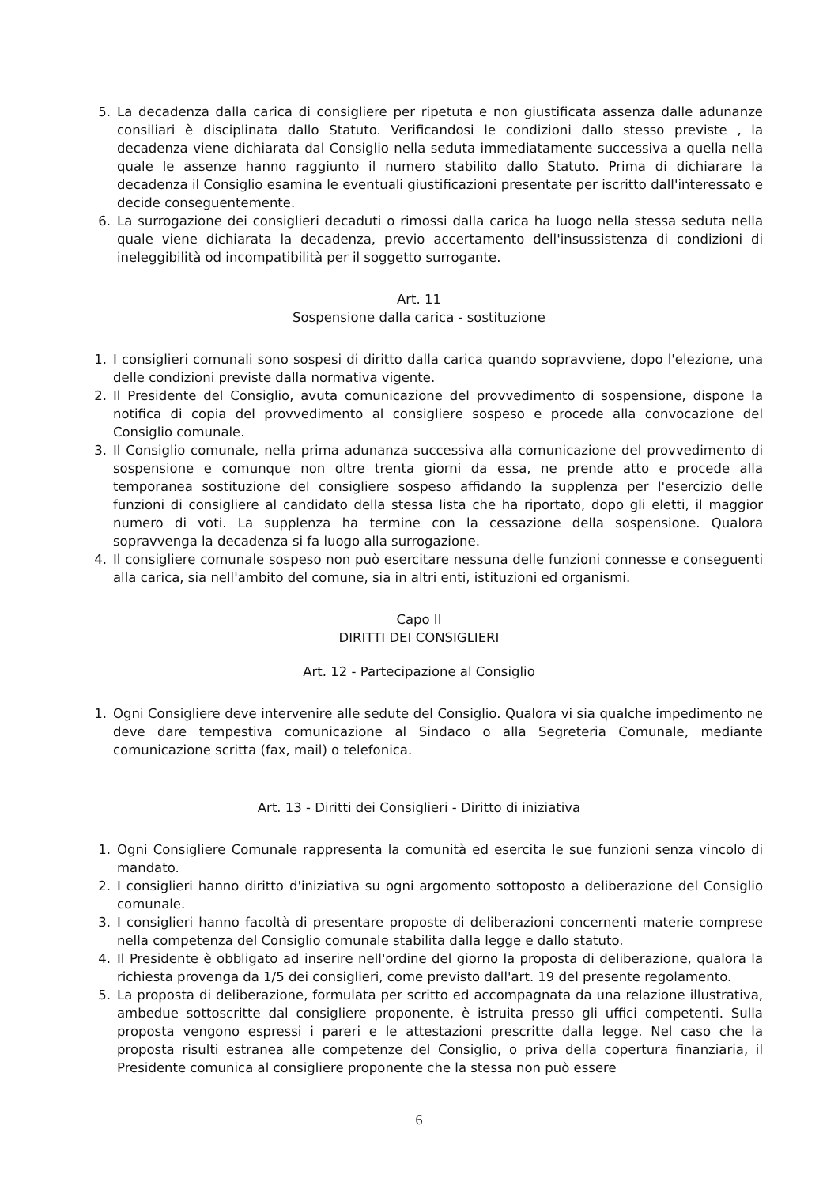5. La decadenza dalla carica di consigliere per ripetuta e non giustificata assenza dalle adunanze consiliari è disciplinata dallo Statuto. Verificandosi le condizioni dallo stesso previste , la decadenza viene dichiarata dal Consiglio nella seduta immediatamente successiva a quella nella quale le assenze hanno raggiunto il numero stabilito dallo Statuto. Prima di dichiarare la decadenza il Consiglio esamina le eventuali giustificazioni presentate per iscritto dall'interessato e decide conseguentemente.
6. La surrogazione dei consiglieri decaduti o rimossi dalla carica ha luogo nella stessa seduta nella quale viene dichiarata la decadenza, previo accertamento dell'insussistenza di condizioni di ineleggibilità od incompatibilità per il soggetto surrogante.
Art. 11
Sospensione dalla carica - sostituzione
1. I consiglieri comunali sono sospesi di diritto dalla carica quando sopravviene, dopo l'elezione, una delle condizioni previste dalla normativa vigente.
2. Il Presidente del Consiglio, avuta comunicazione del provvedimento di sospensione, dispone la notifica di copia del provvedimento al consigliere sospeso e procede alla convocazione del Consiglio comunale.
3. Il Consiglio comunale, nella prima adunanza successiva alla comunicazione del provvedimento di sospensione e comunque non oltre trenta giorni da essa, ne prende atto e procede alla temporanea sostituzione del consigliere sospeso affidando la supplenza per l'esercizio delle funzioni di consigliere al candidato della stessa lista che ha riportato, dopo gli eletti, il maggior numero di voti. La supplenza ha termine con la cessazione della sospensione. Qualora sopravvenga la decadenza si fa luogo alla surrogazione.
4. Il consigliere comunale sospeso non può esercitare nessuna delle funzioni connesse e conseguenti alla carica, sia nell'ambito del comune, sia in altri enti, istituzioni ed organismi.
Capo II
DIRITTI DEI CONSIGLIERI
Art. 12 - Partecipazione al Consiglio
1. Ogni Consigliere deve intervenire alle sedute del Consiglio. Qualora vi sia qualche impedimento ne deve dare tempestiva comunicazione al Sindaco o alla Segreteria Comunale, mediante comunicazione scritta (fax, mail) o telefonica.
Art. 13 - Diritti dei Consiglieri - Diritto di iniziativa
1. Ogni Consigliere Comunale rappresenta la comunità ed esercita le sue funzioni senza vincolo di mandato.
2. I consiglieri hanno diritto d'iniziativa su ogni argomento sottoposto a deliberazione del Consiglio comunale.
3. I consiglieri hanno facoltà di presentare proposte di deliberazioni concernenti materie comprese nella competenza del Consiglio comunale stabilita dalla legge e dallo statuto.
4. Il Presidente è obbligato ad inserire nell'ordine del giorno la proposta di deliberazione, qualora la richiesta provenga da 1/5 dei consiglieri, come previsto dall'art. 19 del presente regolamento.
5. La proposta di deliberazione, formulata per scritto ed accompagnata da una relazione illustrativa, ambedue sottoscritte dal consigliere proponente, è istruita presso gli uffici competenti. Sulla proposta vengono espressi i pareri e le attestazioni prescritte dalla legge. Nel caso che la proposta risulti estranea alle competenze del Consiglio, o priva della copertura finanziaria, il Presidente comunica al consigliere proponente che la stessa non può essere
6